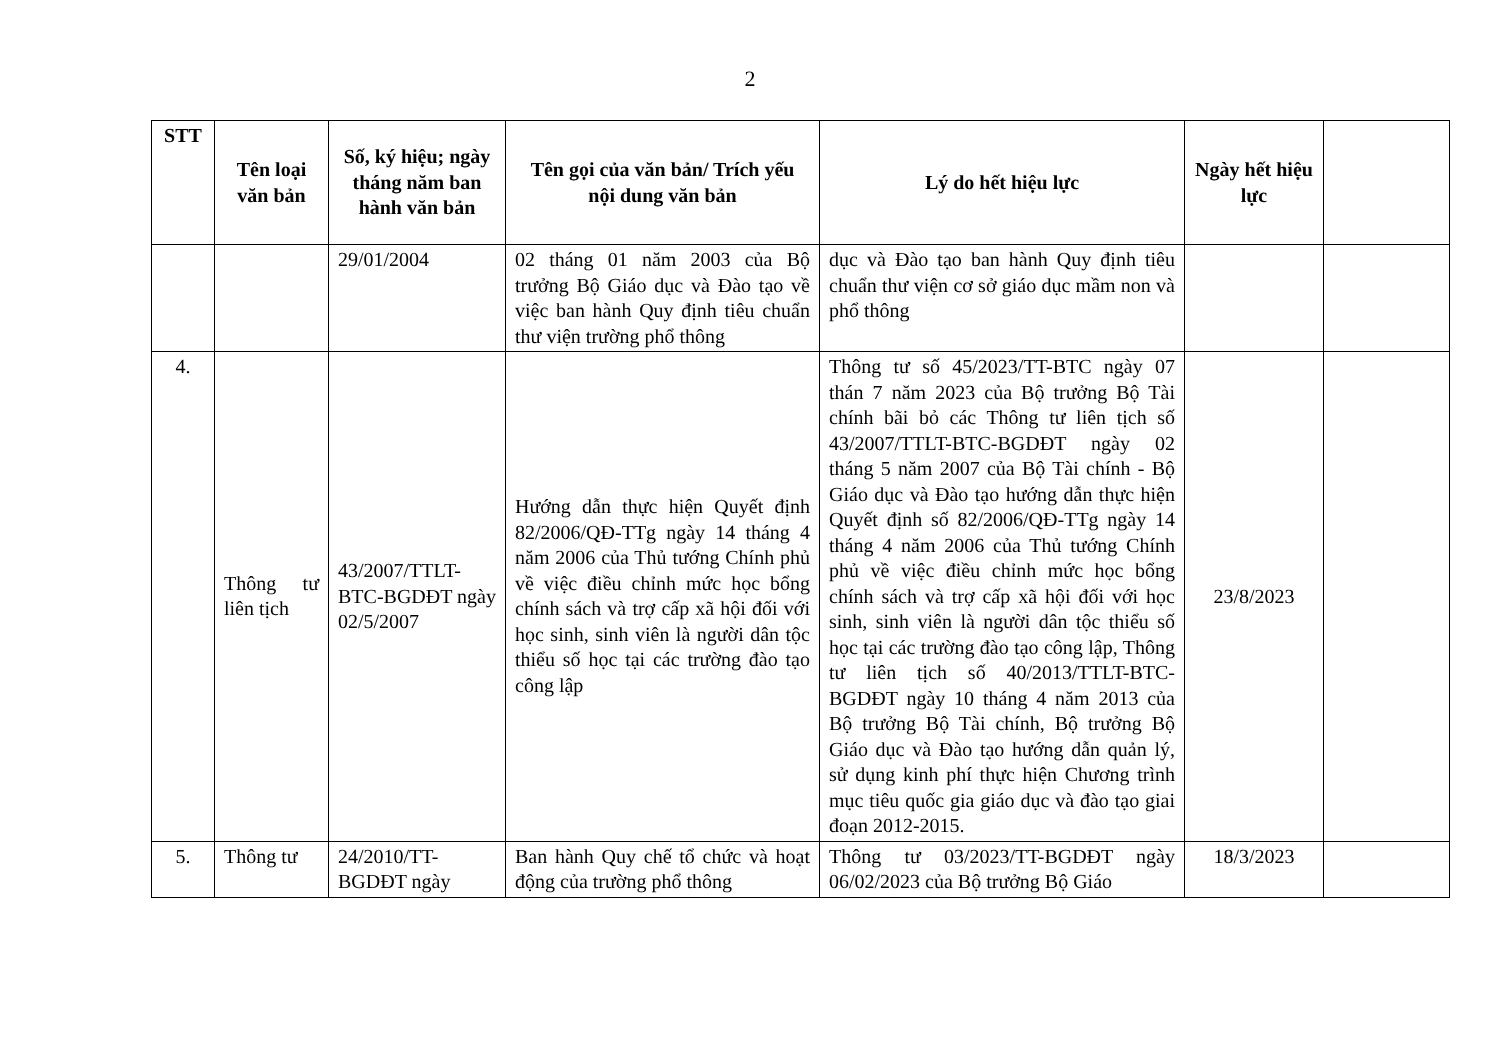2
| STT | Tên loại văn bản | Số, ký hiệu; ngày tháng năm ban hành văn bản | Tên gọi của văn bản/ Trích yếu nội dung văn bản | Lý do hết hiệu lực | Ngày hết hiệu lực | |
| --- | --- | --- | --- | --- | --- | --- |
| | | 29/01/2004 | 02 tháng 01 năm 2003 của Bộ trưởng Bộ Giáo dục và Đào tạo về việc ban hành Quy định tiêu chuẩn thư viện trường phổ thông | dục và Đào tạo ban hành Quy định tiêu chuẩn thư viện cơ sở giáo dục mầm non và phổ thông | | |
| 4. | Thông tư liên tịch | 43/2007/TTLT-BTC-BGDĐT ngày 02/5/2007 | Hướng dẫn thực hiện Quyết định 82/2006/QĐ-TTg ngày 14 tháng 4 năm 2006 của Thủ tướng Chính phủ về việc điều chỉnh mức học bổng chính sách và trợ cấp xã hội đối với học sinh, sinh viên là người dân tộc thiểu số học tại các trường đào tạo công lập | Thông tư số 45/2023/TT-BTC ngày 07 thán 7 năm 2023 của Bộ trưởng Bộ Tài chính bãi bỏ các Thông tư liên tịch số 43/2007/TTLT-BTC-BGDĐT ngày 02 tháng 5 năm 2007 của Bộ Tài chính - Bộ Giáo dục và Đào tạo hướng dẫn thực hiện Quyết định số 82/2006/QĐ-TTg ngày 14 tháng 4 năm 2006 của Thủ tướng Chính phủ về việc điều chỉnh mức học bổng chính sách và trợ cấp xã hội đối với học sinh, sinh viên là người dân tộc thiểu số học tại các trường đào tạo công lập, Thông tư liên tịch số 40/2013/TTLT-BTC-BGDĐT ngày 10 tháng 4 năm 2013 của Bộ trưởng Bộ Tài chính, Bộ trưởng Bộ Giáo dục và Đào tạo hướng dẫn quản lý, sử dụng kinh phí thực hiện Chương trình mục tiêu quốc gia giáo dục và đào tạo giai đoạn 2012-2015. | 23/8/2023 | |
| 5. | Thông tư | 24/2010/TT-BGDĐT ngày | Ban hành Quy chế tổ chức và hoạt động của trường phổ thông | Thông tư 03/2023/TT-BGDĐT ngày 06/02/2023 của Bộ trưởng Bộ Giáo | 18/3/2023 | |